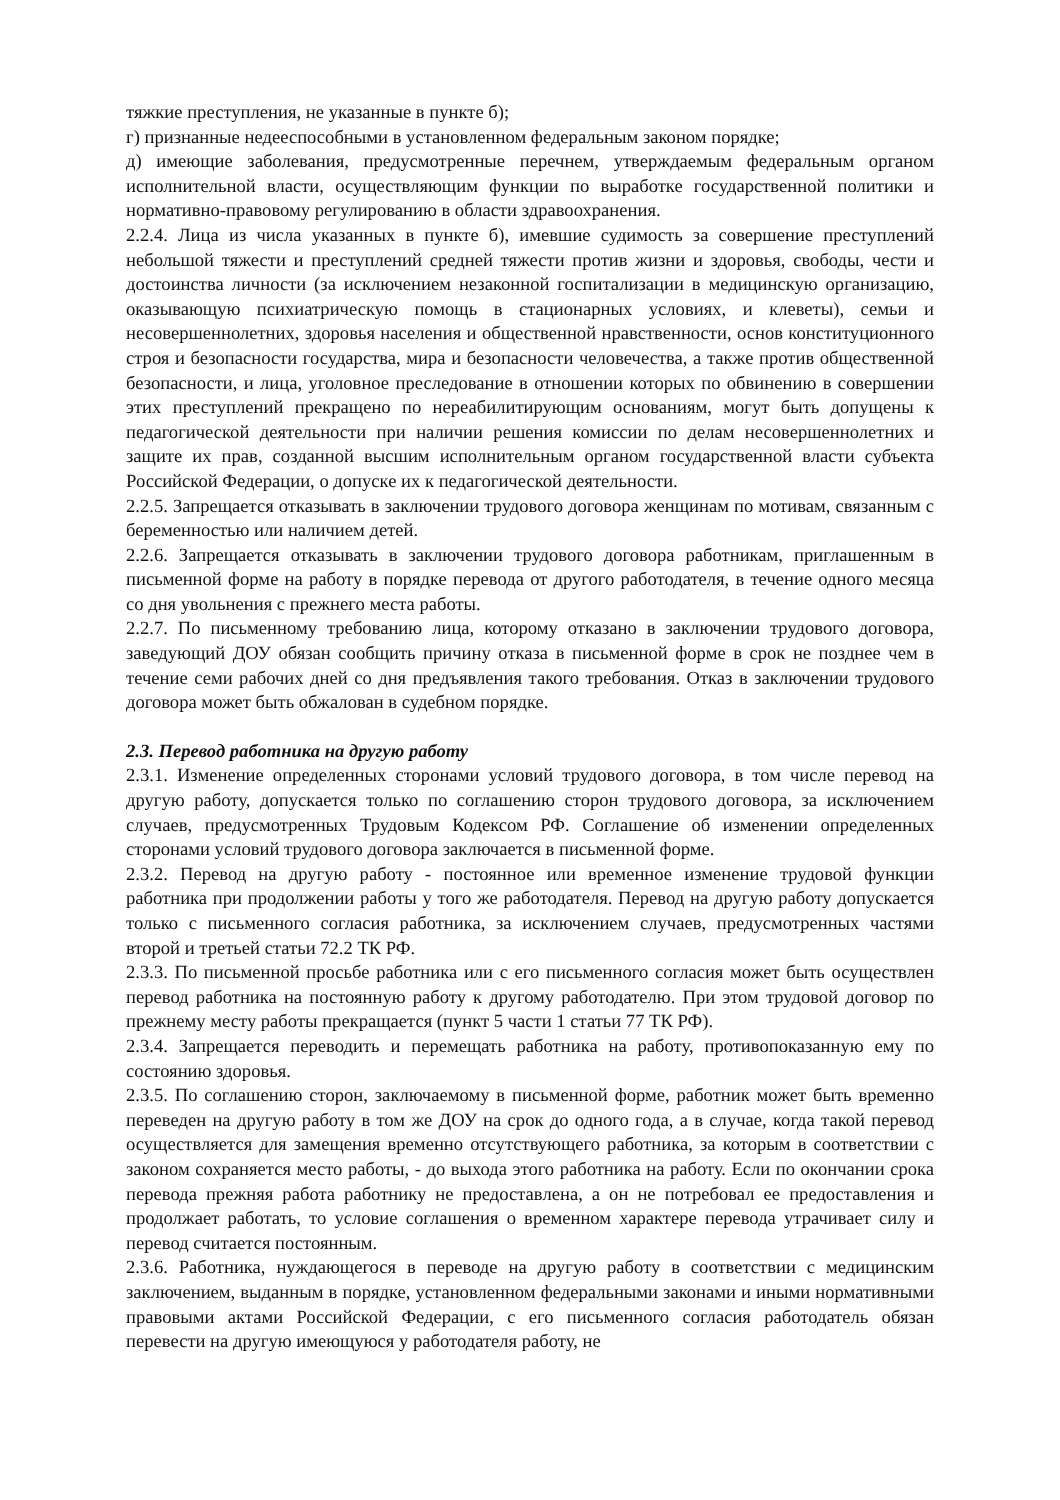тяжкие преступления, не указанные в пункте б);
г) признанные недееспособными в установленном федеральным законом порядке;
д) имеющие заболевания, предусмотренные перечнем, утверждаемым федеральным органом исполнительной власти, осуществляющим функции по выработке государственной политики и нормативно-правовому регулированию в области здравоохранения.
2.2.4. Лица из числа указанных в пункте б), имевшие судимость за совершение преступлений небольшой тяжести и преступлений средней тяжести против жизни и здоровья, свободы, чести и достоинства личности (за исключением незаконной госпитализации в медицинскую организацию, оказывающую психиатрическую помощь в стационарных условиях, и клеветы), семьи и несовершеннолетних, здоровья населения и общественной нравственности, основ конституционного строя и безопасности государства, мира и безопасности человечества, а также против общественной безопасности, и лица, уголовное преследование в отношении которых по обвинению в совершении этих преступлений прекращено по нереабилитирующим основаниям, могут быть допущены к педагогической деятельности при наличии решения комиссии по делам несовершеннолетних и защите их прав, созданной высшим исполнительным органом государственной власти субъекта Российской Федерации, о допуске их к педагогической деятельности.
2.2.5. Запрещается отказывать в заключении трудового договора женщинам по мотивам, связанным с беременностью или наличием детей.
2.2.6. Запрещается отказывать в заключении трудового договора работникам, приглашенным в письменной форме на работу в порядке перевода от другого работодателя, в течение одного месяца со дня увольнения с прежнего места работы.
2.2.7. По письменному требованию лица, которому отказано в заключении трудового договора, заведующий ДОУ обязан сообщить причину отказа в письменной форме в срок не позднее чем в течение семи рабочих дней со дня предъявления такого требования. Отказ в заключении трудового договора может быть обжалован в судебном порядке.
2.3. Перевод работника на другую работу
2.3.1. Изменение определенных сторонами условий трудового договора, в том числе перевод на другую работу, допускается только по соглашению сторон трудового договора, за исключением случаев, предусмотренных Трудовым Кодексом РФ. Соглашение об изменении определенных сторонами условий трудового договора заключается в письменной форме.
2.3.2. Перевод на другую работу - постоянное или временное изменение трудовой функции работника при продолжении работы у того же работодателя. Перевод на другую работу допускается только с письменного согласия работника, за исключением случаев, предусмотренных частями второй и третьей статьи 72.2 ТК РФ.
2.3.3. По письменной просьбе работника или с его письменного согласия может быть осуществлен перевод работника на постоянную работу к другому работодателю. При этом трудовой договор по прежнему месту работы прекращается (пункт 5 части 1 статьи 77 ТК РФ).
2.3.4. Запрещается переводить и перемещать работника на работу, противопоказанную ему по состоянию здоровья.
2.3.5. По соглашению сторон, заключаемому в письменной форме, работник может быть временно переведен на другую работу в том же ДОУ на срок до одного года, а в случае, когда такой перевод осуществляется для замещения временно отсутствующего работника, за которым в соответствии с законом сохраняется место работы, - до выхода этого работника на работу. Если по окончании срока перевода прежняя работа работнику не предоставлена, а он не потребовал ее предоставления и продолжает работать, то условие соглашения о временном характере перевода утрачивает силу и перевод считается постоянным.
2.3.6. Работника, нуждающегося в переводе на другую работу в соответствии с медицинским заключением, выданным в порядке, установленном федеральными законами и иными нормативными правовыми актами Российской Федерации, с его письменного согласия работодатель обязан перевести на другую имеющуюся у работодателя работу, не